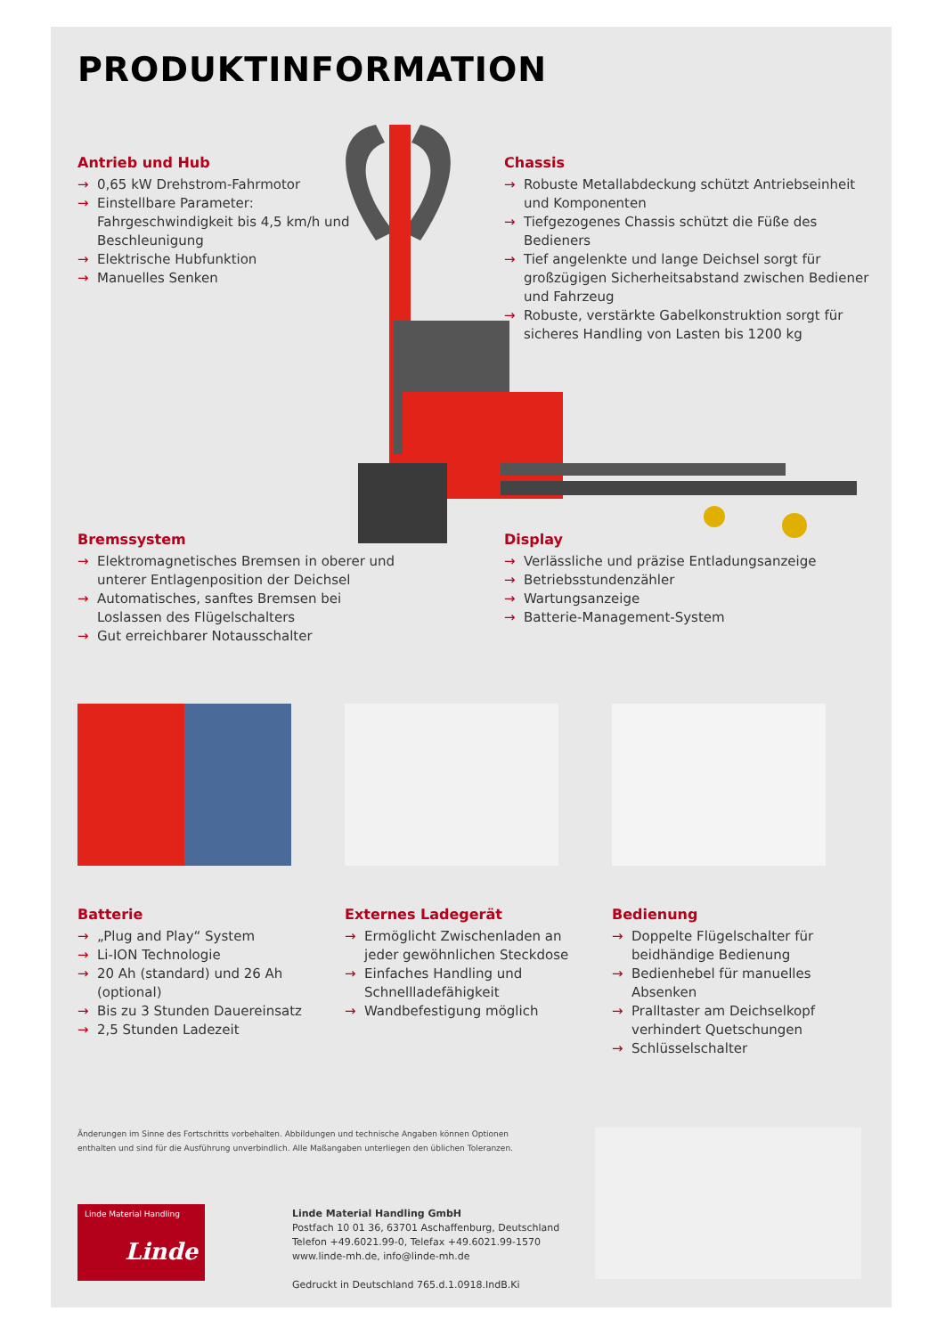PRODUKTINFORMATION
Antrieb und Hub
→ 0,65 kW Drehstrom-Fahrmotor
→ Einstellbare Parameter: Fahrgeschwindigkeit bis 4,5 km/h und Beschleunigung
→ Elektrische Hubfunktion
→ Manuelles Senken
Chassis
→ Robuste Metallabdeckung schützt Antriebseinheit und Komponenten
→ Tiefgezogenes Chassis schützt die Füße des Bedieners
→ Tief angelenkte und lange Deichsel sorgt für großzügigen Sicherheitsabstand zwischen Bediener und Fahrzeug
→ Robuste, verstärkte Gabelkonstruktion sorgt für sicheres Handling von Lasten bis 1200 kg
Bremssystem
→ Elektromagnetisches Bremsen in oberer und unterer Entlagenposition der Deichsel
→ Automatisches, sanftes Bremsen bei Loslassen des Flügelschalters
→ Gut erreichbarer Notausschalter
Display
→ Verlässliche und präzise Entladungsanzeige
→ Betriebsstundenzähler
→ Wartungsanzeige
→ Batterie-Management-System
Batterie
→ „Plug and Play“ System
→ Li-ION Technologie
→ 20 Ah (standard) und 26 Ah (optional)
→ Bis zu 3 Stunden Dauereinsatz
→ 2,5 Stunden Ladezeit
Externes Ladegerät
→ Ermöglicht Zwischenladen an jeder gewöhnlichen Steckdose
→ Einfaches Handling und Schnellladefähigkeit
→ Wandbefestigung möglich
Bedienung
→ Doppelte Flügelschalter für beidhändige Bedienung
→ Bedienhebel für manuelles Absenken
→ Pralltaster am Deichselkopf verhindert Quetschungen
→ Schlüsselschalter
Änderungen im Sinne des Fortschritts vorbehalten. Abbildungen und technische Angaben können Optionen
enthalten und sind für die Ausführung unverbindlich. Alle Maßangaben unterliegen den üblichen Toleranzen.
Linde Material Handling
Linde
Linde Material Handling GmbH
Postfach 10 01 36, 63701 Aschaffenburg, Deutschland
Telefon +49.6021.99-0, Telefax +49.6021.99-1570
www.linde-mh.de, info@linde-mh.de
Gedruckt in Deutschland 765.d.1.0918.IndB.Ki